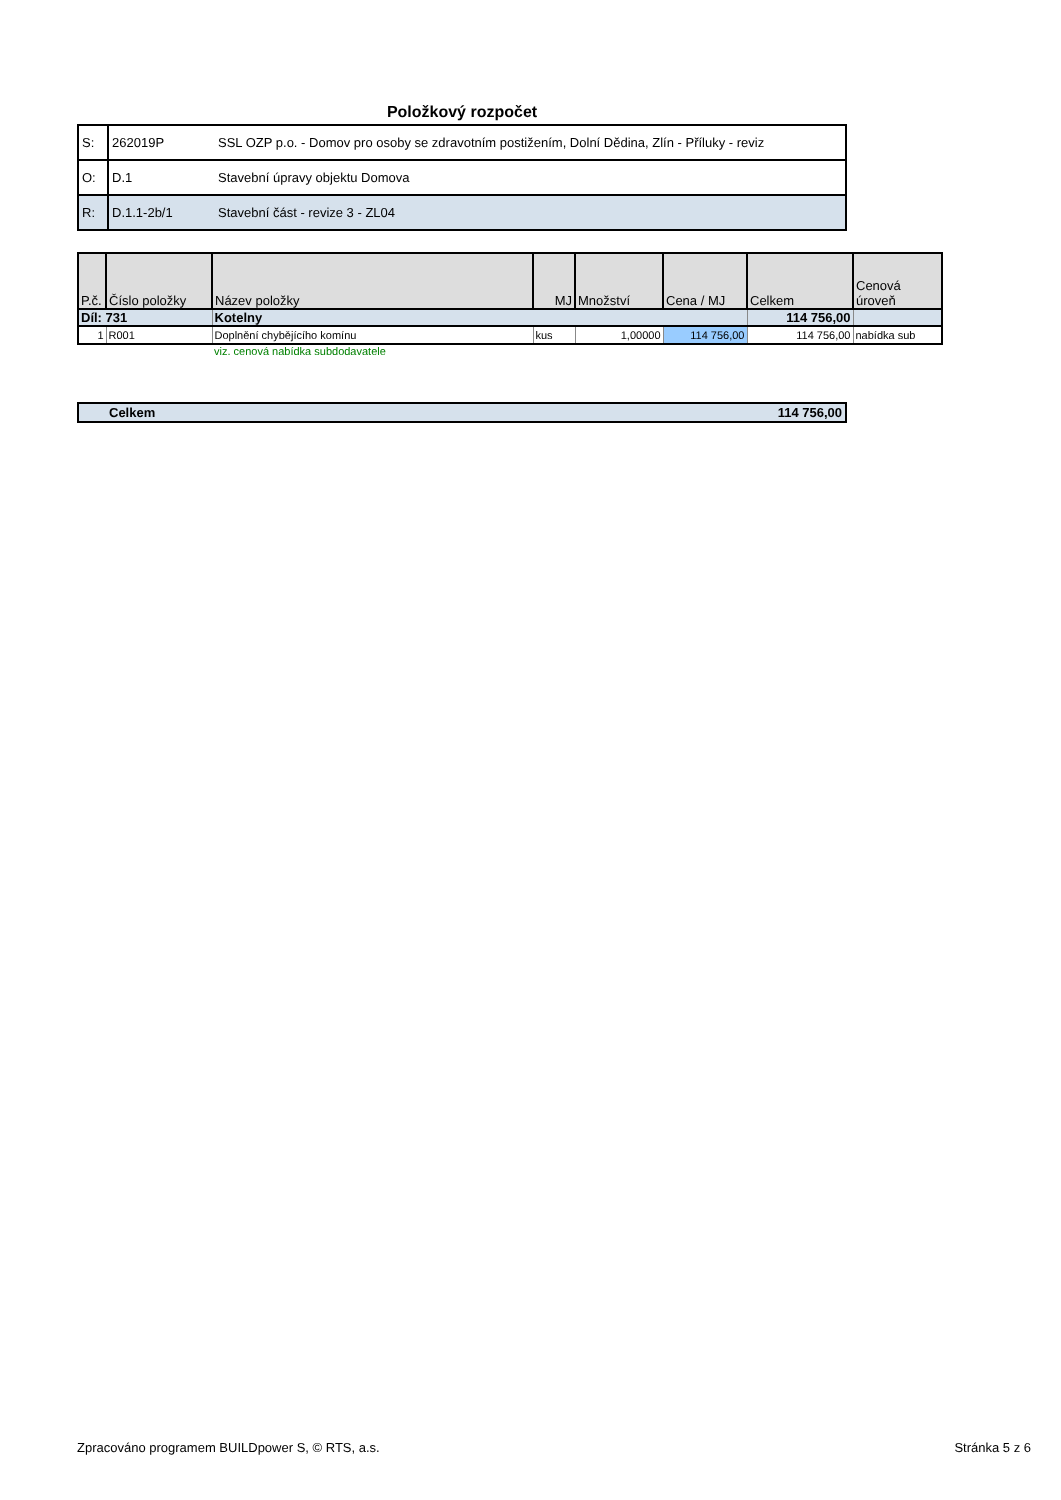Položkový rozpočet
| S: | 262019P | SSL OZP p.o. - Domov pro osoby se zdravotním postižením, Dolní Dědina, Zlín - Příluky - reviz |
| O: | D.1 | Stavební úpravy objektu Domova |
| R: | D.1.1-2b/1 | Stavební část - revize 3 - ZL04 |
| P.č. | Číslo položky | Název položky | MJ | Množství | Cena / MJ | Celkem | Cenová úroveň |
| --- | --- | --- | --- | --- | --- | --- | --- |
| Díl: 731 | | Kotelny | | | | 114 756,00 | |
| 1 | R001 | Doplnění chybějícího komínu | kus | 1,00000 | 114 756,00 | 114 756,00 | nabídka sub |
| | | viz. cenová nabídka subdodavatele | | | | | |
| Celkem | 114 756,00 |
Zpracováno programem BUILDpower S, © RTS, a.s. Stránka 5 z 6